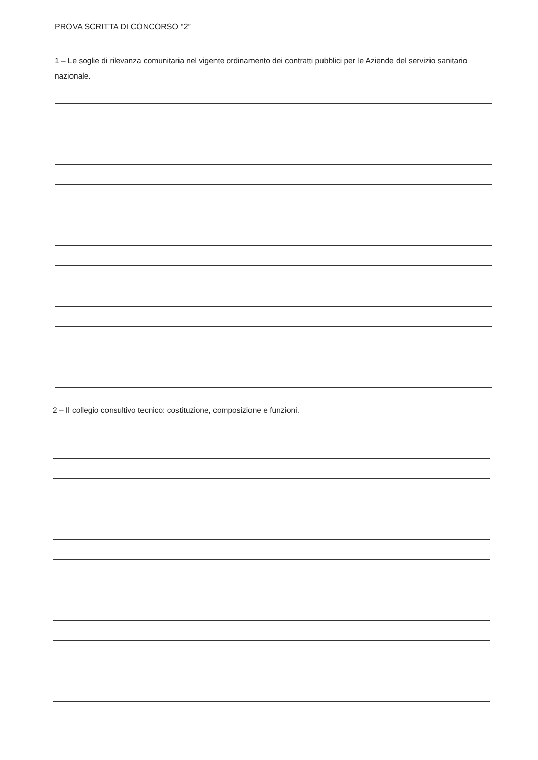PROVA SCRITTA DI CONCORSO “2”
1 – Le soglie di rilevanza comunitaria nel vigente ordinamento dei contratti pubblici per le Aziende del servizio sanitario nazionale.
2 – Il collegio consultivo tecnico: costituzione, composizione e funzioni.